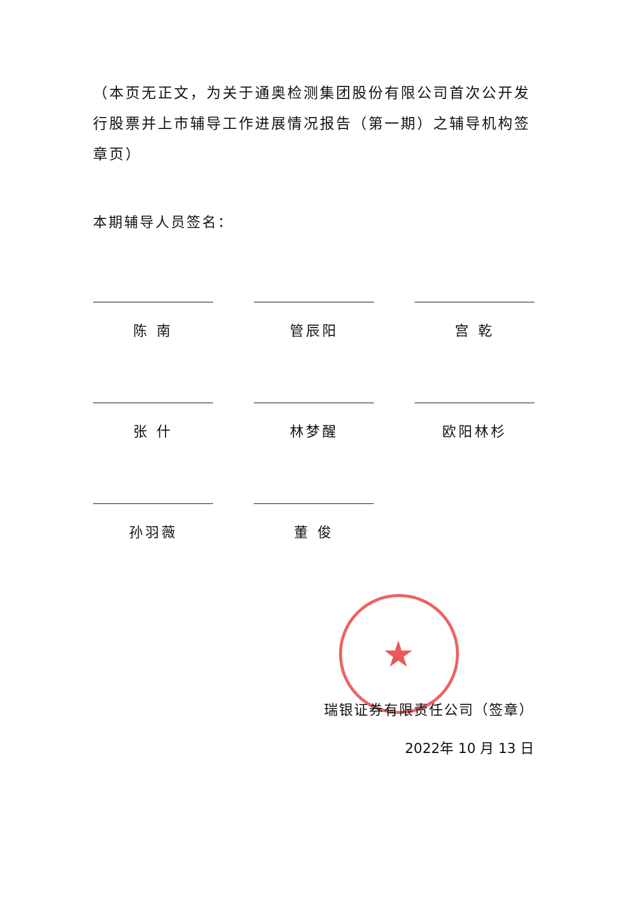★
（本页无正文，为关于通奥检测集团股份有限公司首次公开发行股票并上市辅导工作进展情况报告（第一期）之辅导机构签章页）
本期辅导人员签名：
陈 南
管辰阳
宫 乾
张 什
林梦醒
欧阳林杉
孙羽薇
董 俊
瑞银证券有限责任公司（签章）
2022年 10 月 13 日